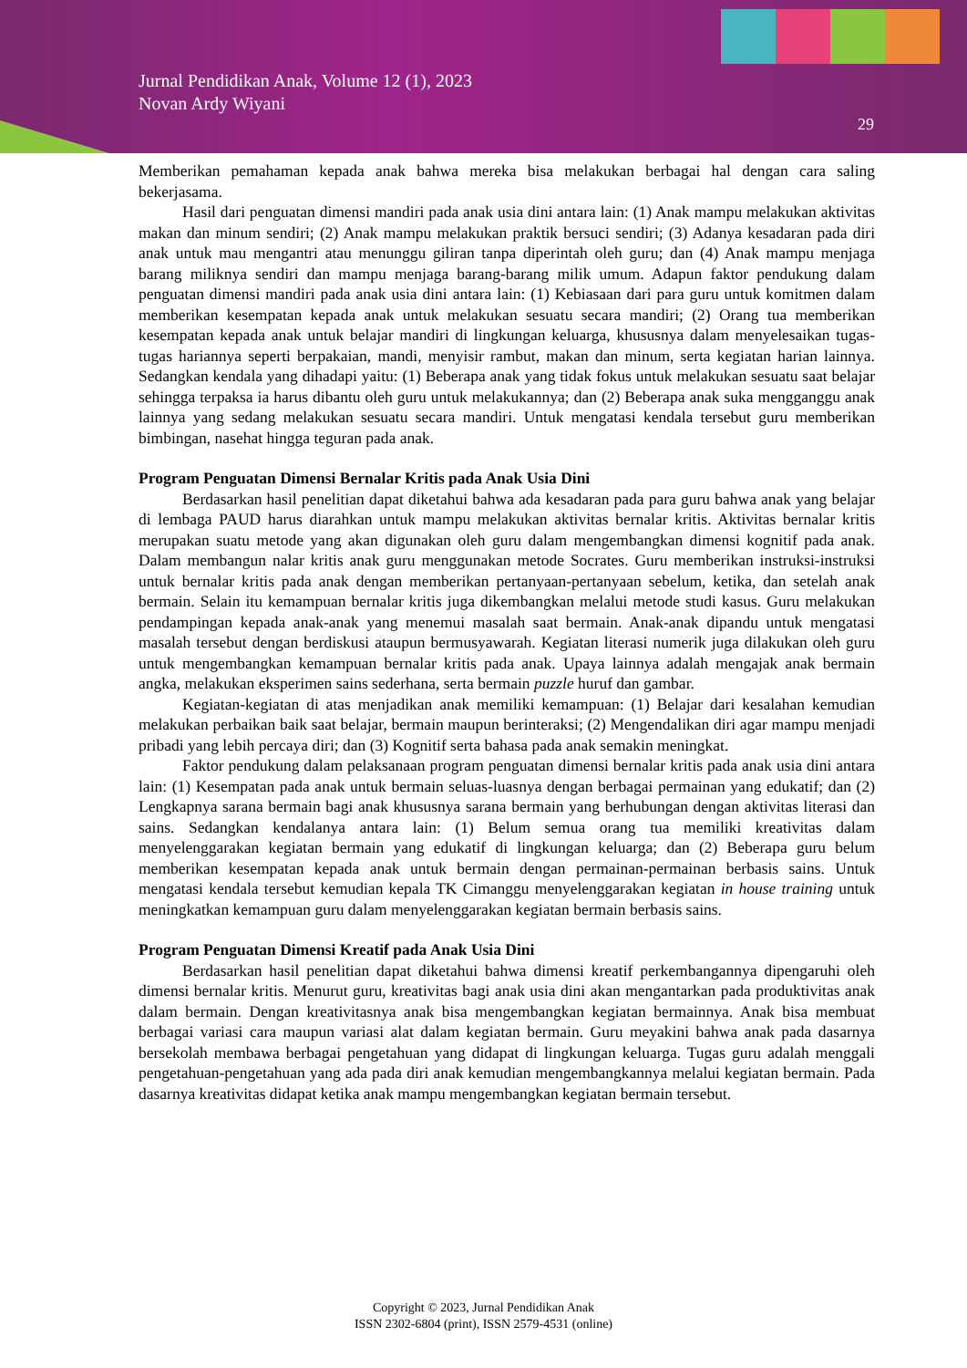Jurnal Pendidikan Anak, Volume 12 (1), 2023
Novan Ardy Wiyani
29
Memberikan pemahaman kepada anak bahwa mereka bisa melakukan berbagai hal dengan cara saling bekerjasama.
Hasil dari penguatan dimensi mandiri pada anak usia dini antara lain: (1) Anak mampu melakukan aktivitas makan dan minum sendiri; (2) Anak mampu melakukan praktik bersuci sendiri; (3) Adanya kesadaran pada diri anak untuk mau mengantri atau menunggu giliran tanpa diperintah oleh guru; dan (4) Anak mampu menjaga barang miliknya sendiri dan mampu menjaga barang-barang milik umum. Adapun faktor pendukung dalam penguatan dimensi mandiri pada anak usia dini antara lain: (1) Kebiasaan dari para guru untuk komitmen dalam memberikan kesempatan kepada anak untuk melakukan sesuatu secara mandiri; (2) Orang tua memberikan kesempatan kepada anak untuk belajar mandiri di lingkungan keluarga, khususnya dalam menyelesaikan tugas-tugas hariannya seperti berpakaian, mandi, menyisir rambut, makan dan minum, serta kegiatan harian lainnya. Sedangkan kendala yang dihadapi yaitu: (1) Beberapa anak yang tidak fokus untuk melakukan sesuatu saat belajar sehingga terpaksa ia harus dibantu oleh guru untuk melakukannya; dan (2) Beberapa anak suka mengganggu anak lainnya yang sedang melakukan sesuatu secara mandiri. Untuk mengatasi kendala tersebut guru memberikan bimbingan, nasehat hingga teguran pada anak.
Program Penguatan Dimensi Bernalar Kritis pada Anak Usia Dini
Berdasarkan hasil penelitian dapat diketahui bahwa ada kesadaran pada para guru bahwa anak yang belajar di lembaga PAUD harus diarahkan untuk mampu melakukan aktivitas bernalar kritis. Aktivitas bernalar kritis merupakan suatu metode yang akan digunakan oleh guru dalam mengembangkan dimensi kognitif pada anak. Dalam membangun nalar kritis anak guru menggunakan metode Socrates. Guru memberikan instruksi-instruksi untuk bernalar kritis pada anak dengan memberikan pertanyaan-pertanyaan sebelum, ketika, dan setelah anak bermain. Selain itu kemampuan bernalar kritis juga dikembangkan melalui metode studi kasus. Guru melakukan pendampingan kepada anak-anak yang menemui masalah saat bermain. Anak-anak dipandu untuk mengatasi masalah tersebut dengan berdiskusi ataupun bermusyawarah. Kegiatan literasi numerik juga dilakukan oleh guru untuk mengembangkan kemampuan bernalar kritis pada anak. Upaya lainnya adalah mengajak anak bermain angka, melakukan eksperimen sains sederhana, serta bermain puzzle huruf dan gambar.
Kegiatan-kegiatan di atas menjadikan anak memiliki kemampuan: (1) Belajar dari kesalahan kemudian melakukan perbaikan baik saat belajar, bermain maupun berinteraksi; (2) Mengendalikan diri agar mampu menjadi pribadi yang lebih percaya diri; dan (3) Kognitif serta bahasa pada anak semakin meningkat.
Faktor pendukung dalam pelaksanaan program penguatan dimensi bernalar kritis pada anak usia dini antara lain: (1) Kesempatan pada anak untuk bermain seluas-luasnya dengan berbagai permainan yang edukatif; dan (2) Lengkapnya sarana bermain bagi anak khususnya sarana bermain yang berhubungan dengan aktivitas literasi dan sains. Sedangkan kendalanya antara lain: (1) Belum semua orang tua memiliki kreativitas dalam menyelenggarakan kegiatan bermain yang edukatif di lingkungan keluarga; dan (2) Beberapa guru belum memberikan kesempatan kepada anak untuk bermain dengan permainan-permainan berbasis sains. Untuk mengatasi kendala tersebut kemudian kepala TK Cimanggu menyelenggarakan kegiatan in house training untuk meningkatkan kemampuan guru dalam menyelenggarakan kegiatan bermain berbasis sains.
Program Penguatan Dimensi Kreatif pada Anak Usia Dini
Berdasarkan hasil penelitian dapat diketahui bahwa dimensi kreatif perkembangannya dipengaruhi oleh dimensi bernalar kritis. Menurut guru, kreativitas bagi anak usia dini akan mengantarkan pada produktivitas anak dalam bermain. Dengan kreativitasnya anak bisa mengembangkan kegiatan bermainnya. Anak bisa membuat berbagai variasi cara maupun variasi alat dalam kegiatan bermain. Guru meyakini bahwa anak pada dasarnya bersekolah membawa berbagai pengetahuan yang didapat di lingkungan keluarga. Tugas guru adalah menggali pengetahuan-pengetahuan yang ada pada diri anak kemudian mengembangkannya melalui kegiatan bermain. Pada dasarnya kreativitas didapat ketika anak mampu mengembangkan kegiatan bermain tersebut.
Copyright © 2023, Jurnal Pendidikan Anak
ISSN 2302-6804 (print), ISSN 2579-4531 (online)